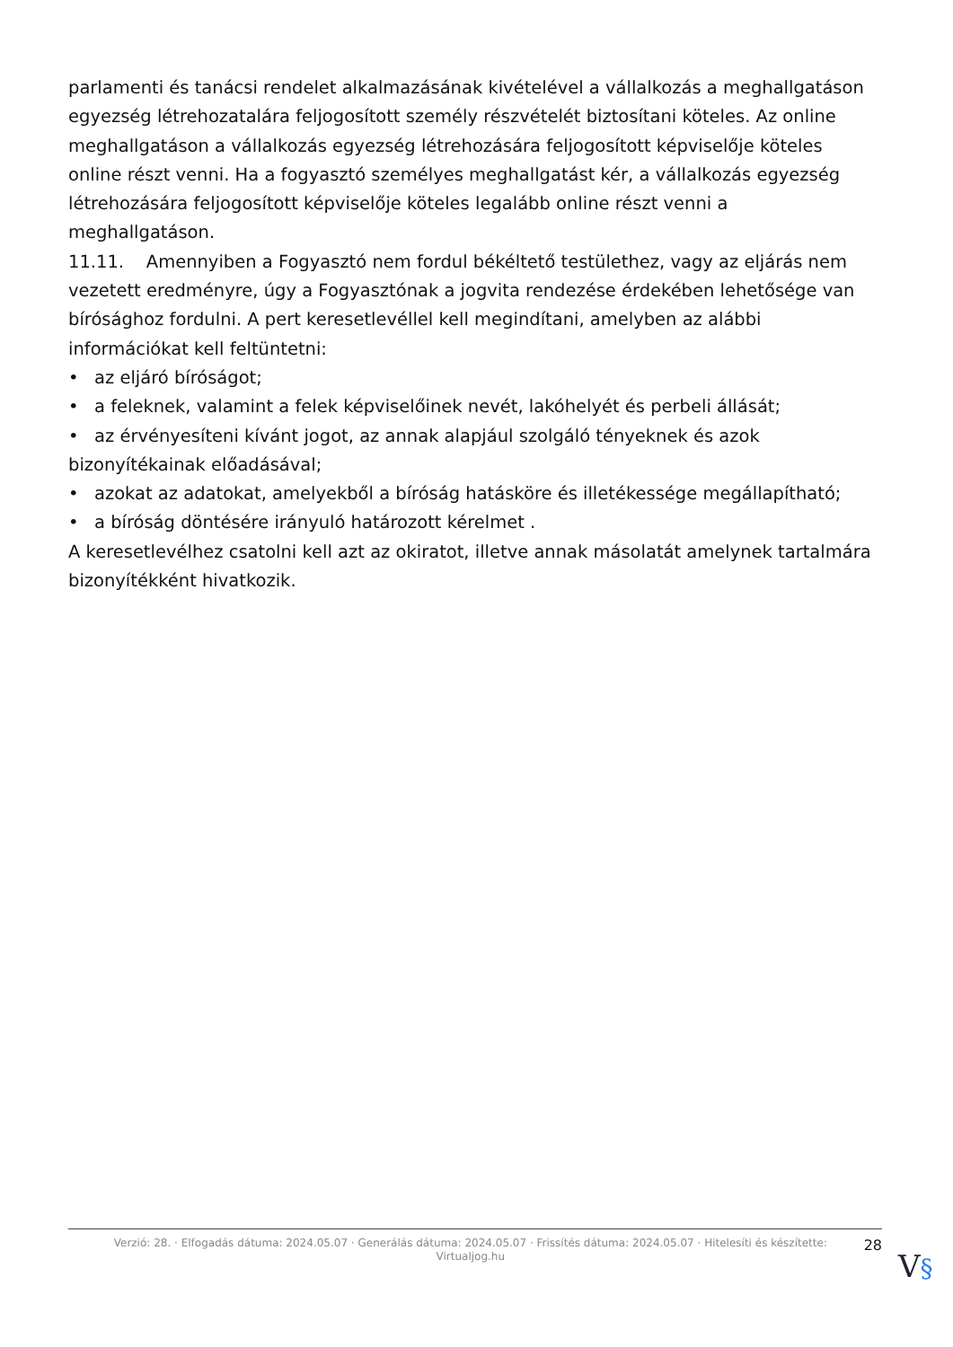parlamenti és tanácsi rendelet alkalmazásának kivételével a vállalkozás a meghallgatáson egyezség létrehozatalára feljogosított személy részvételét biztosítani köteles. Az online meghallgatáson a vállalkozás egyezség létrehozására feljogosított képviselője köteles online részt venni. Ha a fogyasztó személyes meghallgatást kér, a vállalkozás egyezség létrehozására feljogosított képviselője köteles legalább online részt venni a meghallgatáson.
11.11. Amennyiben a Fogyasztó nem fordul békéltető testülethez, vagy az eljárás nem vezetett eredményre, úgy a Fogyasztónak a jogvita rendezése érdekében lehetősége van bírósághoz fordulni. A pert keresetlevéllel kell megindítani, amelyben az alábbi információkat kell feltüntetni:
• az eljáró bíróságot;
• a feleknek, valamint a felek képviselőinek nevét, lakóhelyét és perbeli állását;
• az érvényesíteni kívánt jogot, az annak alapjául szolgáló tényeknek és azok bizonyítékainak előadásával;
• azokat az adatokat, amelyekből a bíróság hatásköre és illetékessége megállapítható;
• a bíróság döntésére irányuló határozott kérelmet .
A keresetlevélhez csatolni kell azt az okiratot, illetve annak másolatát amelynek tartalmára bizonyítékként hivatkozik.
Verzió: 28. · Elfogadás dátuma: 2024.05.07 · Generálás dátuma: 2024.05.07 · Frissítés dátuma: 2024.05.07 · Hitelesíti és készítette: Virtualjog.hu
28
V§